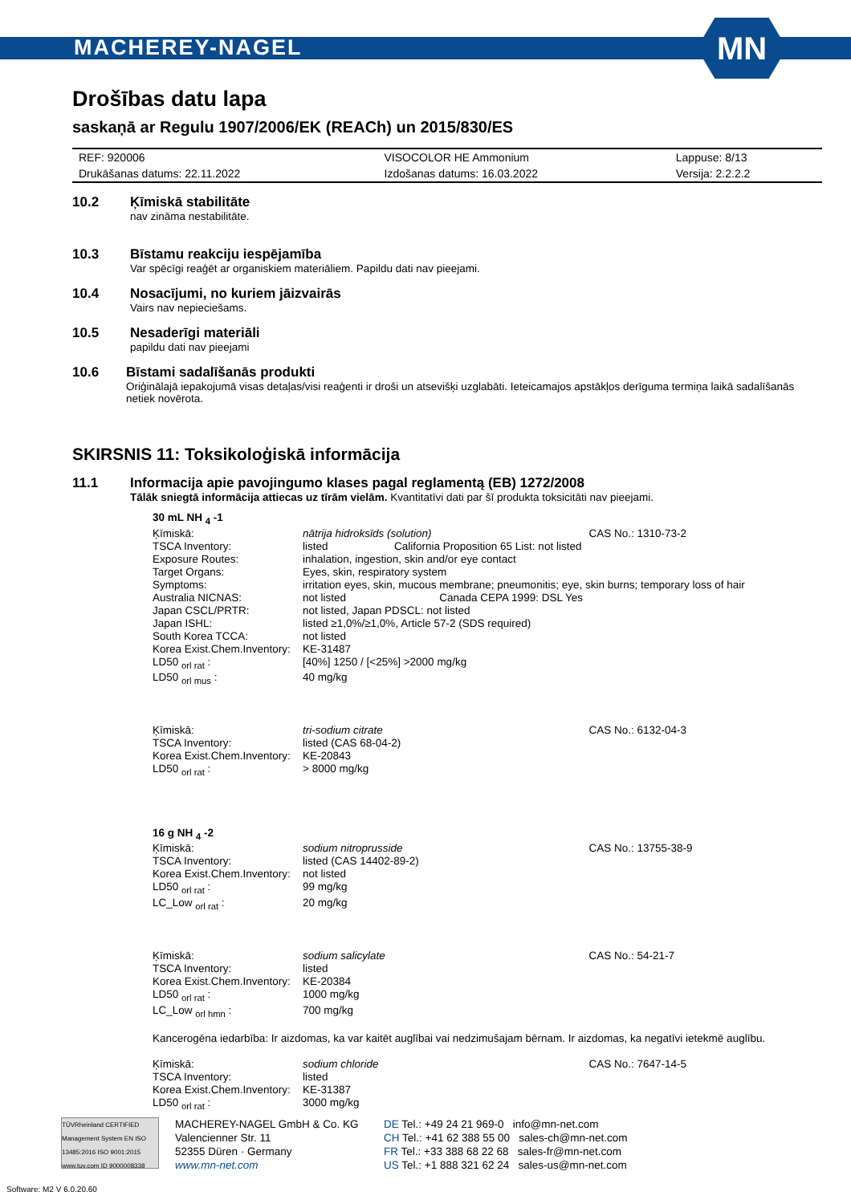MACHEREY-NAGEL
MN
Drošības datu lapa
saskaņā ar Regulu 1907/2006/EK (REACh) un 2015/830/ES
| REF: 920006 | VISOCOLOR HE Ammonium | Lappuse: 8/13 |
| Drukāšanas datums: 22.11.2022 | Izdošanas datums: 16.03.2022 | Versija: 2.2.2.2 |
10.2 Ķīmiskā stabilitāte
nav zināma nestabilitāte.
10.3 Bīstamu reakciju iespējamība
Var spēcīgi reaģēt ar organiskiem materiāliem. Papildu dati nav pieejami.
10.4 Nosacījumi, no kuriem jāizvairās
Vairs nav nepieciešams.
10.5 Nesaderīgi materiāli
papildu dati nav pieejami
10.6 Bīstami sadalīšanās produkti
Oriģinālajā iepakojumā visas detaļas/visi reaģenti ir droši un atsevišķi uzglabāti. Ieteicamajos apstākļos derīguma termiņa laikā sadalīšanās netiek novērota.
SKIRSNIS 11: Toksikoloģiskā informācija
11.1 Informacija apie pavojingumo klases pagal reglamentą (EB) 1272/2008
Tālāk sniegtā informācija attiecas uz tīrām vielām. Kvantitatīvi dati par šī produkta toksicitāti nav pieejami.
| 30 mL NH <sub>4</sub> -1 | | |
| Ķīmiskā: | nātrija hidroksīds (solution) | CAS No.: 1310-73-2 |
| TSCA Inventory: | listed California Proposition 65 List: not listed | |
| Exposure Routes: | inhalation, ingestion, skin and/or eye contact | |
| Target Organs: | Eyes, skin, respiratory system | |
| Symptoms: | irritation eyes, skin, mucous membrane; pneumonitis; eye, skin burns; temporary loss of hair | |
| Australia NICNAS: | not listed Canada CEPA 1999: DSL Yes | |
| Japan CSCL/PRTR: | not listed, Japan PDSCL: not listed | |
| Japan ISHL: | listed ≥1,0%/≥1,0%, Article 57-2 (SDS required) | |
| South Korea TCCA: | not listed | |
| Korea Exist.Chem.Inventory: | KE-31487 | |
| LD50 <sub>orl rat</sub> : | [40%] 1250 / [<25%] >2000 mg/kg | |
| LD50 <sub>orl mus</sub> : | 40 mg/kg | |
| Ķīmiskā: | tri-sodium citrate | CAS No.: 6132-04-3 |
| TSCA Inventory: | listed (CAS 68-04-2) | |
| Korea Exist.Chem.Inventory: | KE-20843 | |
| LD50 <sub>orl rat</sub> : | > 8000 mg/kg | |
| 16 g NH <sub>4</sub> -2 | | |
| Ķīmiskā: | sodium nitroprusside | CAS No.: 13755-38-9 |
| TSCA Inventory: | listed (CAS 14402-89-2) | |
| Korea Exist.Chem.Inventory: | not listed | |
| LD50 <sub>orl rat</sub> : | 99 mg/kg | |
| LC_Low <sub>orl rat</sub> : | 20 mg/kg | |
| Ķīmiskā: | sodium salicylate | CAS No.: 54-21-7 |
| TSCA Inventory: | listed | |
| Korea Exist.Chem.Inventory: | KE-20384 | |
| LD50 <sub>orl rat</sub> : | 1000 mg/kg | |
| LC_Low <sub>orl hmn</sub> : | 700 mg/kg | |
| Kancerogēna iedarbība: Ir aizdomas, ka var kaitēt auglībai vai nedzimušajam bērnam. Ir aizdomas, ka negatīvi ietekmē auglību. | | |
| Ķīmiskā: | sodium chloride | CAS No.: 7647-14-5 |
| TSCA Inventory: | listed | |
| Korea Exist.Chem.Inventory: | KE-31387 | |
| LD50 <sub>orl rat</sub> : | 3000 mg/kg | |
TÜVRheinland CERTIFIED Management System EN ISO 13485:2016 ISO 9001:2015 www.tuv.com ID 9000008338
MACHEREY-NAGEL GmbH & Co. KG
Valencienner Str. 11
52355 Düren · Germany
www.mn-net.com
DE Tel.: +49 24 21 969-0 info@mn-net.com
CH Tel.: +41 62 388 55 00 sales-ch@mn-net.com
FR Tel.: +33 388 68 22 68 sales-fr@mn-net.com
US Tel.: +1 888 321 62 24 sales-us@mn-net.com
Software: M2 V 6.0.20.60